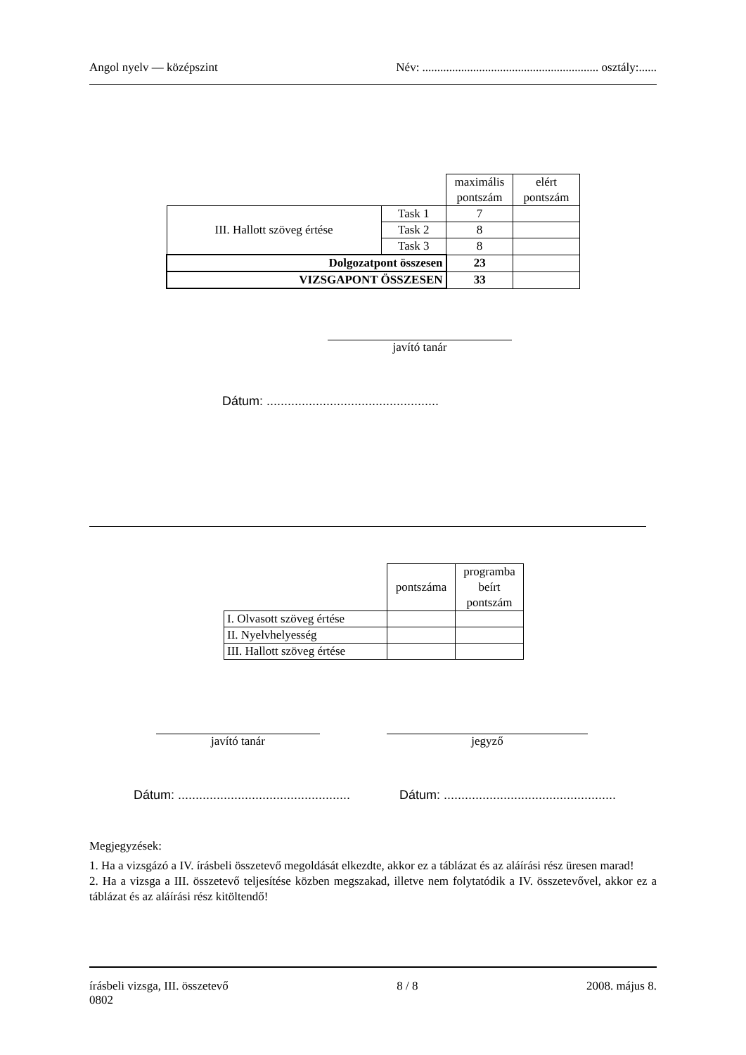Angol nyelv — középszint Név: ........................................................... osztály:......
| | | maximális pontszám | elért pontszám |
| III. Hallott szöveg értése | Task 1 | 7 | |
| | Task 2 | 8 | |
| | Task 3 | 8 | |
| Dolgozatpont összesen | | 23 | |
| VIZSGAPONT ÖSSZESEN | | 33 | |
javító tanár
Dátum: .................................................
| | pontszáma | programba beírt pontszám |
| I. Olvasott szöveg értése | | |
| II. Nyelvhelyesség | | |
| III. Hallott szöveg értése | | |
javító tanár jegyző
Dátum: .................................................
Dátum: .................................................
Megjegyzések:
1. Ha a vizsgázó a IV. írásbeli összetevő megoldását elkezdte, akkor ez a táblázat és az aláírási rész üresen marad!
2. Ha a vizsga a III. összetevő teljesítése közben megszakad, illetve nem folytatódik a IV. összetevővel, akkor ez a táblázat és az aláírási rész kitöltendő!
írásbeli vizsga, III. összetevő 8 / 8 2008. május 8.
0802